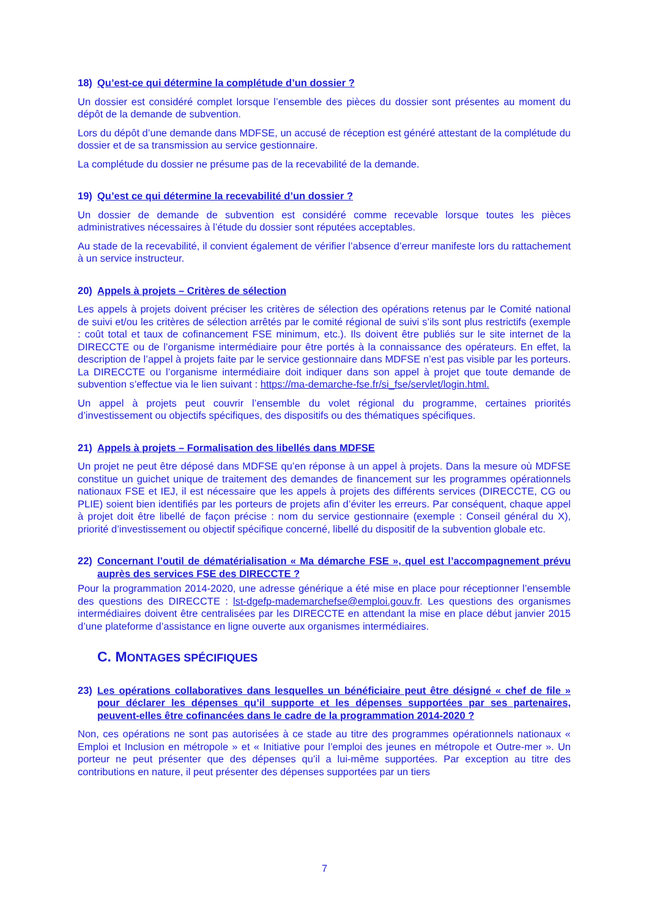18) Qu’est-ce qui détermine la complétude d’un dossier ?
Un dossier est considéré complet lorsque l’ensemble des pièces du dossier sont présentes au moment du dépôt de la demande de subvention.
Lors du dépôt d’une demande dans MDFSE, un accusé de réception est généré attestant de la complétude du dossier et de sa transmission au service gestionnaire.
La complétude du dossier ne présume pas de la recevabilité de la demande.
19) Qu’est ce qui détermine la recevabilité d’un dossier ?
Un dossier de demande de subvention est considéré comme recevable lorsque toutes les pièces administratives nécessaires à l’étude du dossier sont réputées acceptables.
Au stade de la recevabilité, il convient également de vérifier l’absence d’erreur manifeste lors du rattachement à un service instructeur.
20) Appels à projets – Critères de sélection
Les appels à projets doivent préciser les critères de sélection des opérations retenus par le Comité national de suivi et/ou les critères de sélection arrêtés par le comité régional de suivi s’ils sont plus restrictifs (exemple : coût total et taux de cofinancement FSE minimum, etc.). Ils doivent être publiés sur le site internet de la DIRECCTE ou de l’organisme intermédiaire pour être portés à la connaissance des opérateurs. En effet, la description de l’appel à projets faite par le service gestionnaire dans MDFSE n’est pas visible par les porteurs. La DIRECCTE ou l’organisme intermédiaire doit indiquer dans son appel à projet que toute demande de subvention s’effectue via le lien suivant : https://ma-demarche-fse.fr/si_fse/servlet/login.html.
Un appel à projets peut couvrir l’ensemble du volet régional du programme, certaines priorités d’investissement ou objectifs spécifiques, des dispositifs ou des thématiques spécifiques.
21) Appels à projets – Formalisation des libellés dans MDFSE
Un projet ne peut être déposé dans MDFSE qu’en réponse à un appel à projets. Dans la mesure où MDFSE constitue un guichet unique de traitement des demandes de financement sur les programmes opérationnels nationaux FSE et IEJ, il est nécessaire que les appels à projets des différents services (DIRECCTE, CG ou PLIE) soient bien identifiés par les porteurs de projets afin d’éviter les erreurs. Par conséquent, chaque appel à projet doit être libellé de façon précise : nom du service gestionnaire (exemple : Conseil général du X), priorité d’investissement ou objectif spécifique concerné, libellé du dispositif de la subvention globale etc.
22) Concernant l’outil de dématérialisation « Ma démarche FSE », quel est l’accompagnement prévu auprès des services FSE des DIRECCTE ?
Pour la programmation 2014-2020, une adresse générique a été mise en place pour réceptionner l’ensemble des questions des DIRECCTE : lst-dgefp-mademarchefse@emploi.gouv.fr. Les questions des organismes intermédiaires doivent être centralisées par les DIRECCTE en attendant la mise en place début janvier 2015 d’une plateforme d’assistance en ligne ouverte aux organismes intermédiaires.
C. MONTAGES SPÉCIFIQUES
23) Les opérations collaboratives dans lesquelles un bénéficiaire peut être désigné « chef de file » pour déclarer les dépenses qu’il supporte et les dépenses supportées par ses partenaires, peuvent-elles être cofinancées dans le cadre de la programmation 2014-2020 ?
Non, ces opérations ne sont pas autorisées à ce stade au titre des programmes opérationnels nationaux « Emploi et Inclusion en métropole » et « Initiative pour l’emploi des jeunes en métropole et Outre-mer ». Un porteur ne peut présenter que des dépenses qu’il a lui-même supportées. Par exception au titre des contributions en nature, il peut présenter des dépenses supportées par un tiers
7